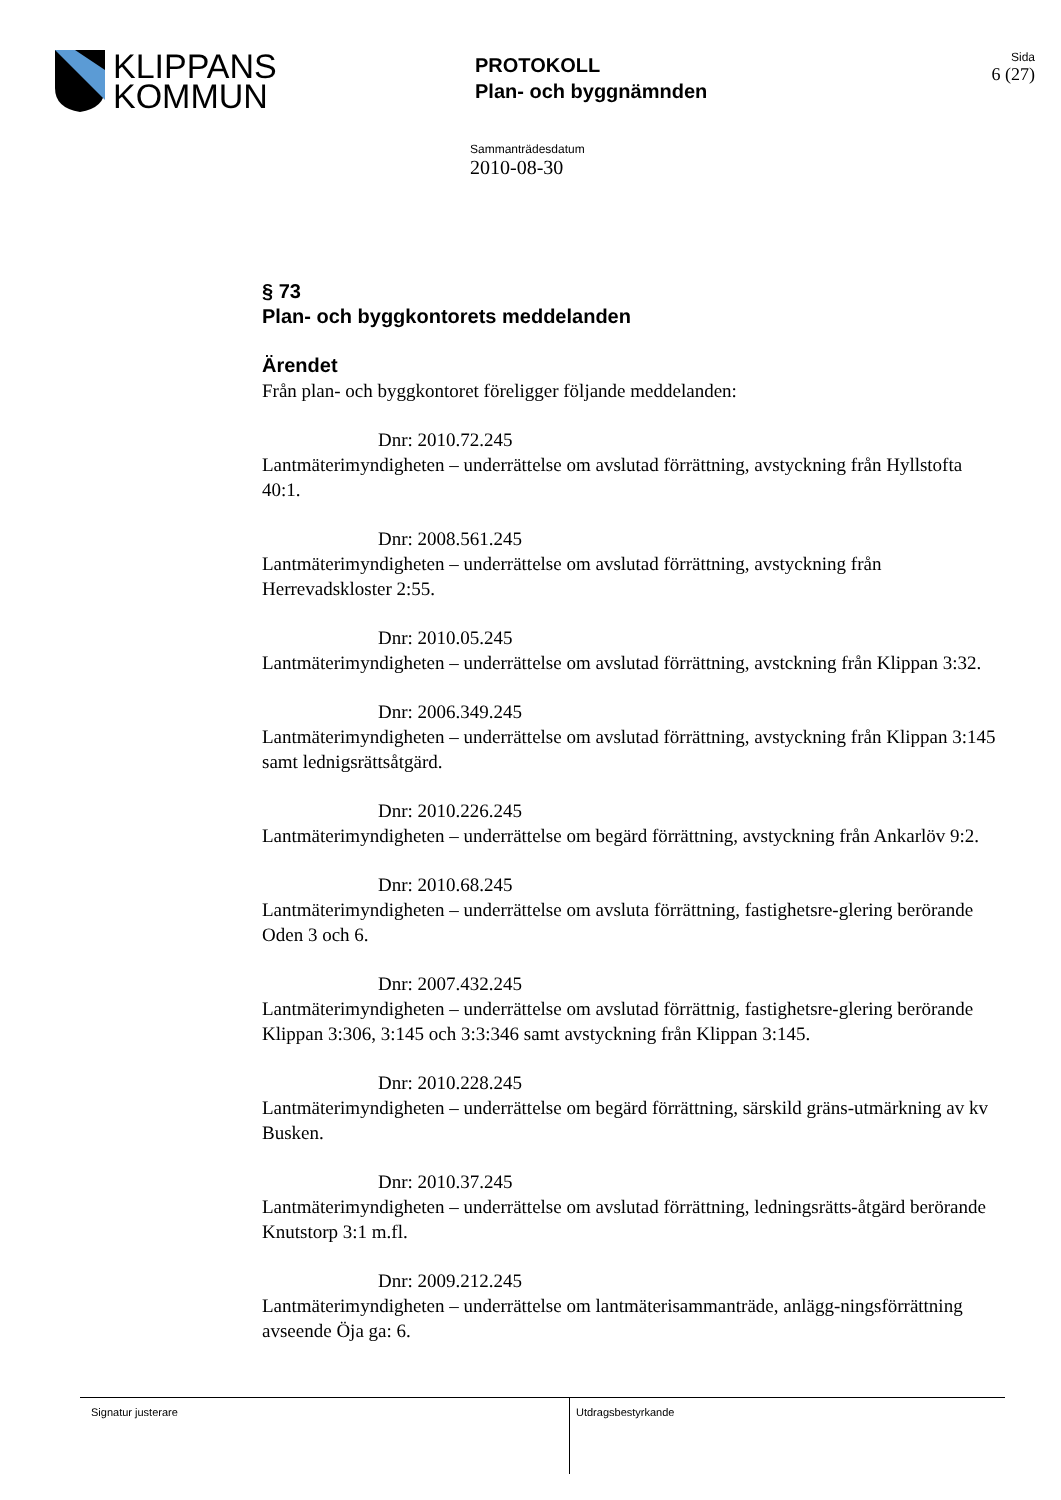KLIPPANS
KOMMUN
PROTOKOLL
Plan- och byggnämnden
Sida
6 (27)
Sammanträdesdatum
2010-08-30
§ 73
Plan- och byggkontorets meddelanden
Ärendet
Från plan- och byggkontoret föreligger följande meddelanden:
Dnr: 2010.72.245
Lantmäterimyndigheten – underrättelse om avslutad förrättning, avstyckning från Hyllstofta 40:1.
Dnr: 2008.561.245
Lantmäterimyndigheten – underrättelse om avslutad förrättning, avstyckning från Herrevadskloster 2:55.
Dnr: 2010.05.245
Lantmäterimyndigheten – underrättelse om avslutad förrättning, avstckning från Klippan 3:32.
Dnr: 2006.349.245
Lantmäterimyndigheten – underrättelse om avslutad förrättning, avstyckning från Klippan 3:145 samt lednigsrättsåtgärd.
Dnr: 2010.226.245
Lantmäterimyndigheten – underrättelse om begärd förrättning, avstyckning från Ankarlöv 9:2.
Dnr: 2010.68.245
Lantmäterimyndigheten – underrättelse om avsluta förrättning, fastighetsre-glering berörande Oden 3 och 6.
Dnr: 2007.432.245
Lantmäterimyndigheten – underrättelse om avslutad förrättnig, fastighetsre-glering berörande Klippan 3:306, 3:145 och 3:3:346 samt avstyckning från Klippan 3:145.
Dnr: 2010.228.245
Lantmäterimyndigheten – underrättelse om begärd förrättning, särskild gräns-utmärkning av kv Busken.
Dnr: 2010.37.245
Lantmäterimyndigheten – underrättelse om avslutad förrättning, ledningsrätts-åtgärd berörande Knutstorp 3:1 m.fl.
Dnr: 2009.212.245
Lantmäterimyndigheten – underrättelse om lantmäterisammanträde, anlägg-ningsförrättning avseende Öja ga: 6.
Signatur justerare Utdragsbestyrkande